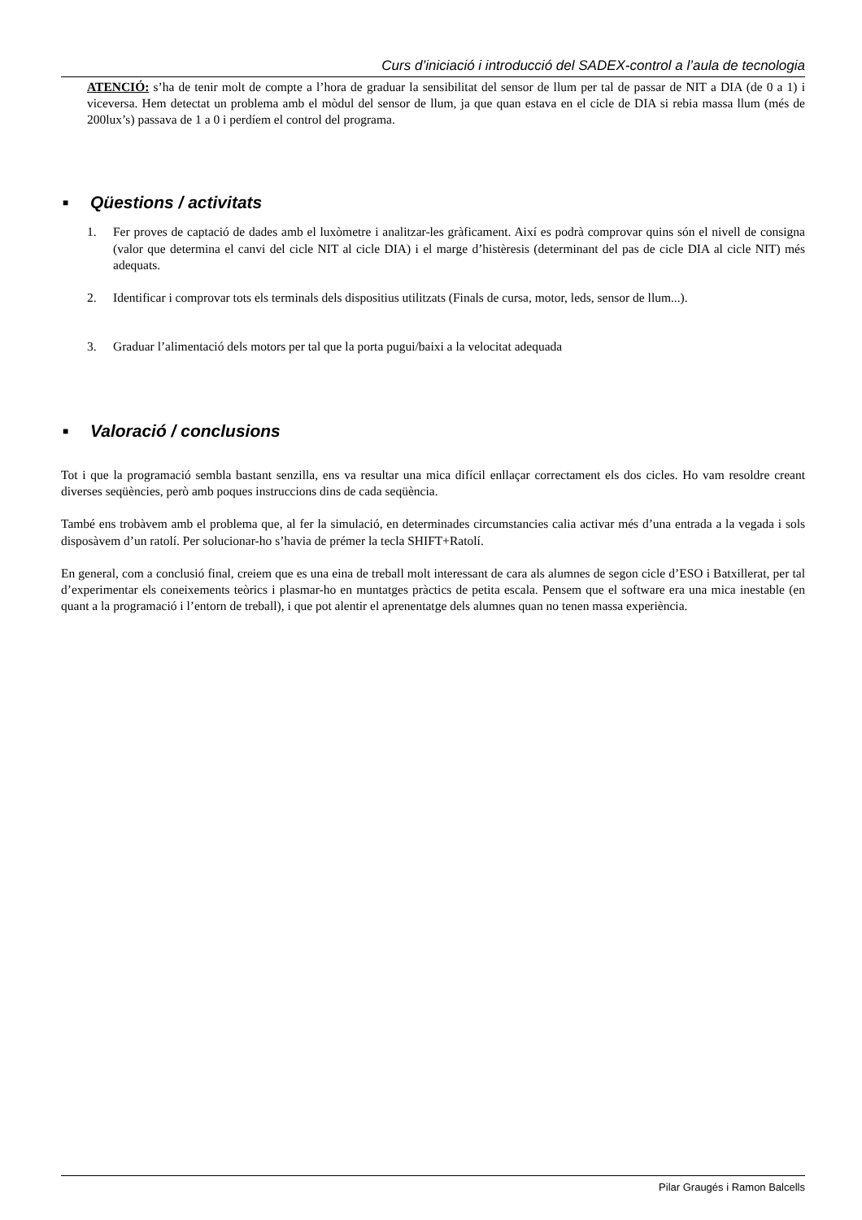Curs d’iniciació i introducció del SADEX-control a l’aula de tecnologia
ATENCIÓ: s’ha de tenir molt de compte a l’hora de graduar la sensibilitat del sensor de llum per tal de passar de NIT a DIA (de 0 a 1) i viceversa. Hem detectat un problema amb el mòdul del sensor de llum, ja que quan estava en el cicle de DIA si rebia massa llum (més de 200lux’s) passava de 1 a 0 i perdíem el control del programa.
■ Qüestions / activitats
1. Fer proves de captació de dades amb el luxòmetre i analitzar-les gràficament. Així es podrà comprovar quins són el nivell de consigna (valor que determina el canvi del cicle NIT al cicle DIA) i el marge d’histèresis (determinant del pas de cicle DIA al cicle NIT) més adequats.
2. Identificar i comprovar tots els terminals dels dispositius utilitzats (Finals de cursa, motor, leds, sensor de llum...).
3. Graduar l’alimentació dels motors per tal que la porta pugui/baixi a la velocitat adequada
■ Valoració / conclusions
Tot i que la programació sembla bastant senzilla, ens va resultar una mica difícil enllaçar correctament els dos cicles. Ho vam resoldre creant diverses seqüències, però amb poques instruccions dins de cada seqüència.
També ens trobàvem amb el problema que, al fer la simulació, en determinades circumstancies calia activar més d’una entrada a la vegada i sols disposàvem d’un ratolí. Per solucionar-ho s’havia de prémer la tecla SHIFT+Ratolí.
En general, com a conclusió final, creiem que es una eina de treball molt interessant de cara als alumnes de segon cicle d’ESO i Batxillerat, per tal d’experimentar els coneixements teòrics i plasmar-ho en muntatges pràctics de petita escala. Pensem que el software era una mica inestable (en quant a la programació i l’entorn de treball), i que pot alentir el aprenentatge dels alumnes quan no tenen massa experiència.
Pilar Graugés i Ramon Balcells